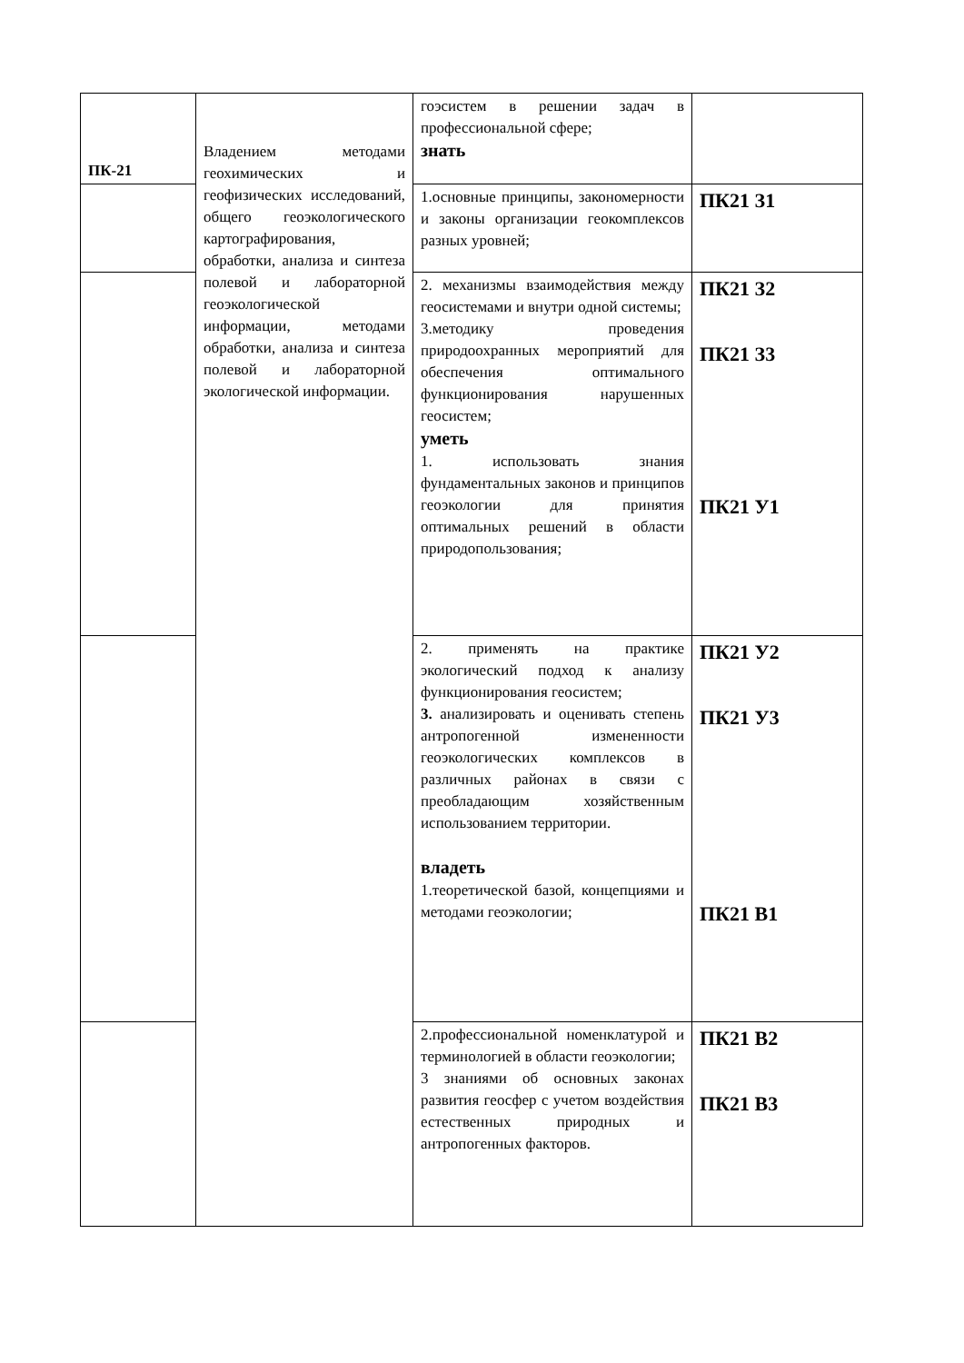| ПК-21 | Владением методами геохимических и геофизических исследований, общего геоэкологического картографирования, обработки, анализа и синтеза полевой и лабораторной геоэкологической информации, методами обработки, анализа и синтеза полевой и лабораторной экологической информации. | гоэсистем в решении задач в профессиональной сфере; знать | |
| | | 1.основные принципы, закономерности и законы организации геокомплексов разных уровней; | ПК21 З1 |
| | | 2. механизмы взаимодействия между геосистемами и внутри одной системы; 3.методику проведения природоохранных мероприятий для обеспечения оптимального функционирования нарушенных геосистем; уметь 1. использовать знания фундаментальных законов и принципов геоэкологии для принятия оптимальных решений в области природопользования; | ПК21 З2 ПК21 З3 ПК21 У1 |
| | | 2. применять на практике экологический подход к анализу функционирования геосистем; 3. анализировать и оценивать степень антропогенной измененности геоэкологических комплексов в различных районах в связи с преобладающим хозяйственным использованием территории. владеть 1.теоретической базой, концепциями и методами геоэкологии; | ПК21 У2 ПК21 У3 ПК21 В1 |
| | | 2.профессиональной номенклатурой и терминологией в области геоэкологии; 3 знаниями об основных законах развития геосфер с учетом воздействия естественных природных и антропогенных факторов. | ПК21 В2 ПК21 В3 |